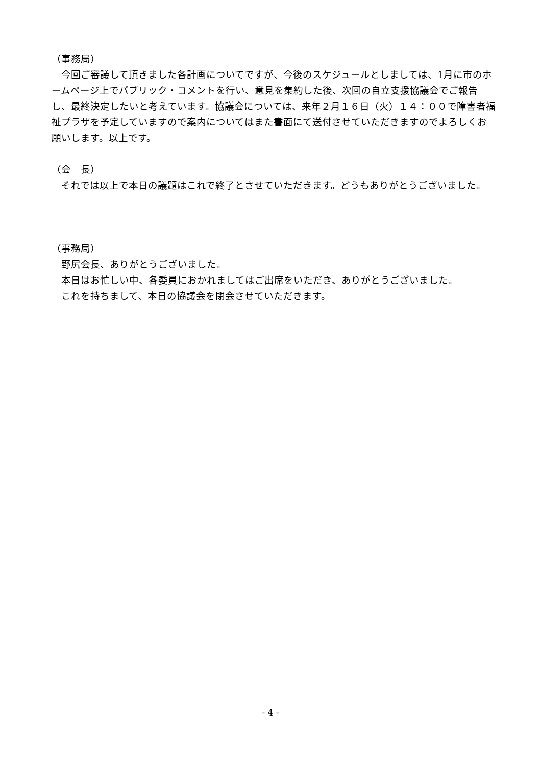（事務局）
　今回ご審議して頂きました各計画についてですが、今後のスケジュールとしましては、1月に市のホームページ上でパブリック・コメントを行い、意見を集約した後、次回の自立支援協議会でご報告し、最終決定したいと考えています。協議会については、来年２月１６日（火）１４：００で障害者福祉プラザを予定していますので案内についてはまた書面にて送付させていただきますのでよろしくお願いします。以上です。
（会　長）
　それでは以上で本日の議題はこれで終了とさせていただきます。どうもありがとうございました。
（事務局）
　野尻会長、ありがとうございました。
　本日はお忙しい中、各委員におかれましてはご出席をいただき、ありがとうございました。
　これを持ちまして、本日の協議会を閉会させていただきます。
- 4 -